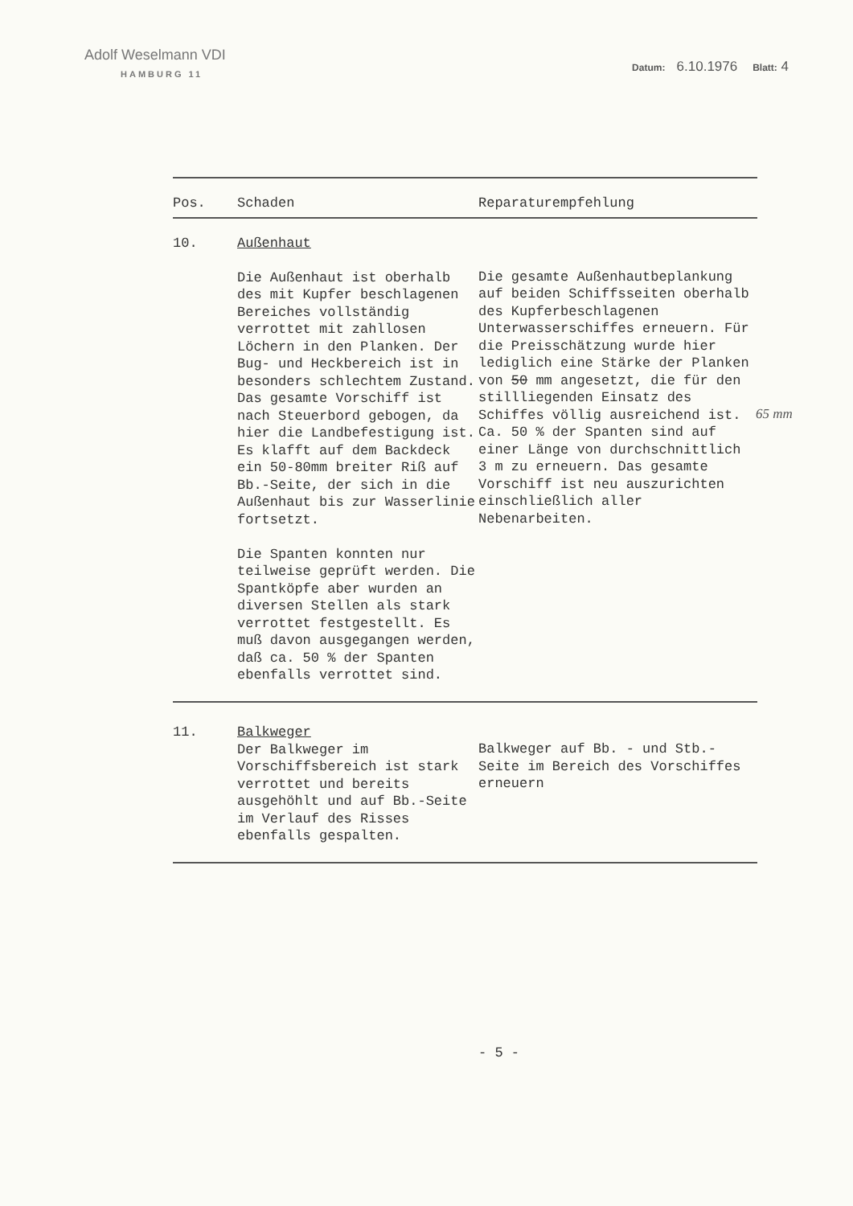Adolf Weselmann VDI
HAMBURG 11
Datum: 6.10.1976 Blatt: 4
| Pos. | Schaden | Reparaturempfehlung |
| --- | --- | --- |
| 10. | Außenhaut Die Außenhaut ist oberhalb des mit Kupfer beschlagenen Bereiches vollständig verrottet mit zahllosen Löchern in den Planken. Der Bug- und Heckbereich ist in besonders schlechtem Zustand. Das gesamte Vorschiff ist nach Steuerbord gebogen, da hier die Landbefestigung ist. Es klafft auf dem Backdeck ein 50-80mm breiter Riß auf Bb.-Seite, der sich in die Außenhaut bis zur Wasserlinie fortsetzt. Die Spanten konnten nur teilweise geprüft werden. Die Spantköpfe aber wurden an diversen Stellen als stark verrottet festgestellt. Es muß davon ausgegangen werden, daß ca. 50 % der Spanten ebenfalls verrottet sind. | Die gesamte Außenhautbeplankung auf beiden Schiffsseiten oberhalb des Kupferbeschlagenen Unterwasserschiffes erneuern. Für die Preisschätzung wurde hier lediglich eine Stärke der Planken von 50 mm angesetzt, die für den stillliegenden Einsatz des Schiffes völlig ausreichend ist. Ca. 50 % der Spanten sind auf einer Länge von durchschnittlich 3 m zu erneuern. Das gesamte Vorschiff ist neu auszurichten einschließlich aller Nebenarbeiten. |
| 11. | Balkweger Der Balkweger im Vorschiffsbereich ist stark verrottet und bereits ausgehöhlt und auf Bb.-Seite im Verlauf des Risses ebenfalls gespalten. | Balkweger auf Bb. - und Stb.-Seite im Bereich des Vorschiffes erneuern |
65 mm
- 5 -